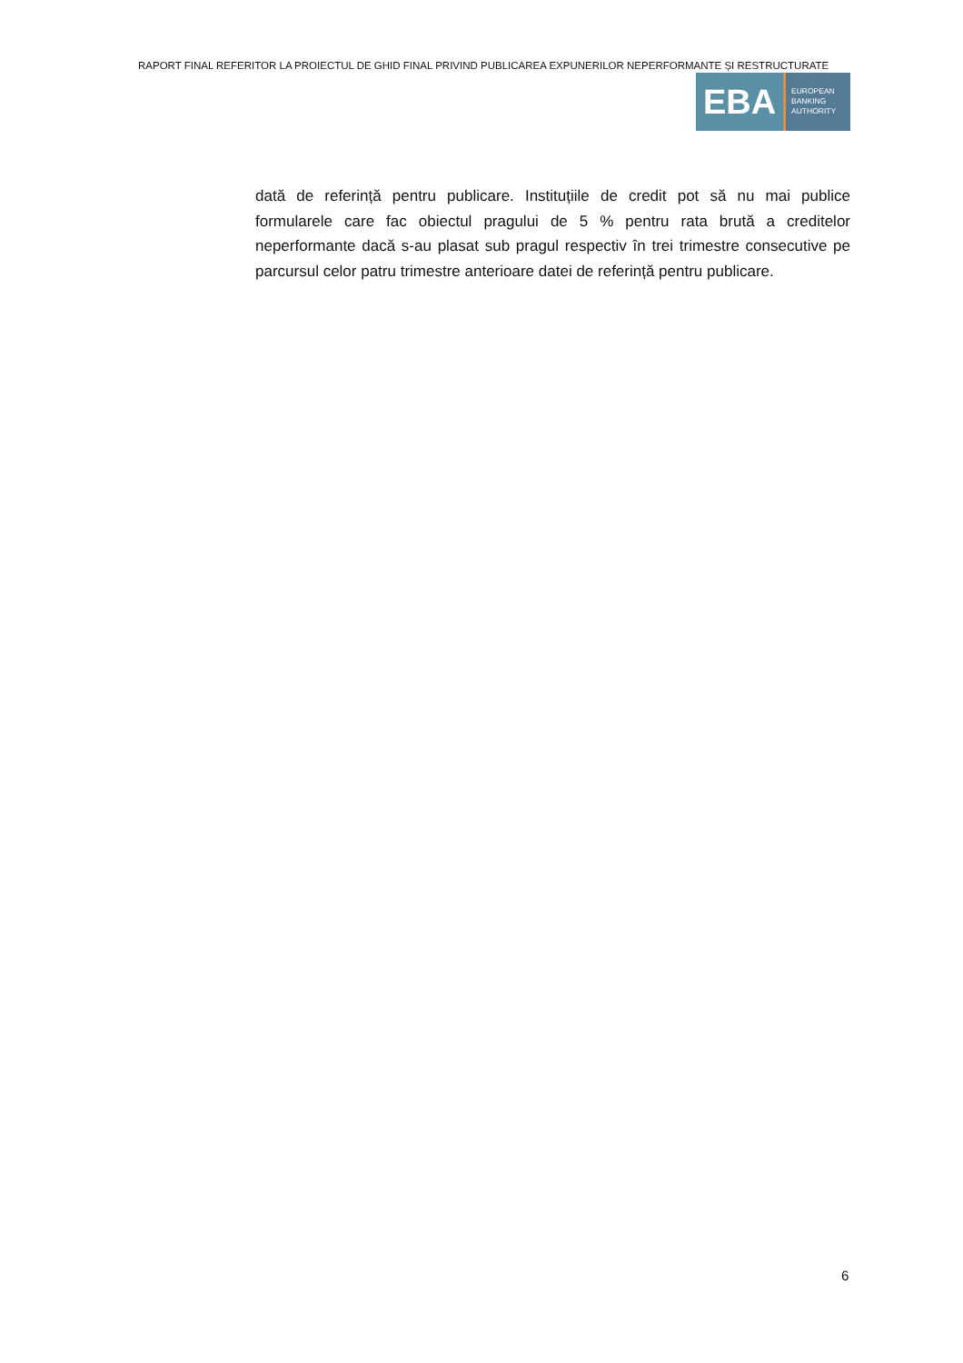RAPORT FINAL REFERITOR LA PROIECTUL DE GHID FINAL PRIVIND PUBLICAREA EXPUNERILOR NEPERFORMANTE ȘI RESTRUCTURATE
EBA
EUROPEAN
BANKING
AUTHORITY
dată de referință pentru publicare. Instituțiile de credit pot să nu mai publice formularele care fac obiectul pragului de 5 % pentru rata brută a creditelor neperformante dacă s-au plasat sub pragul respectiv în trei trimestre consecutive pe parcursul celor patru trimestre anterioare datei de referință pentru publicare.
6